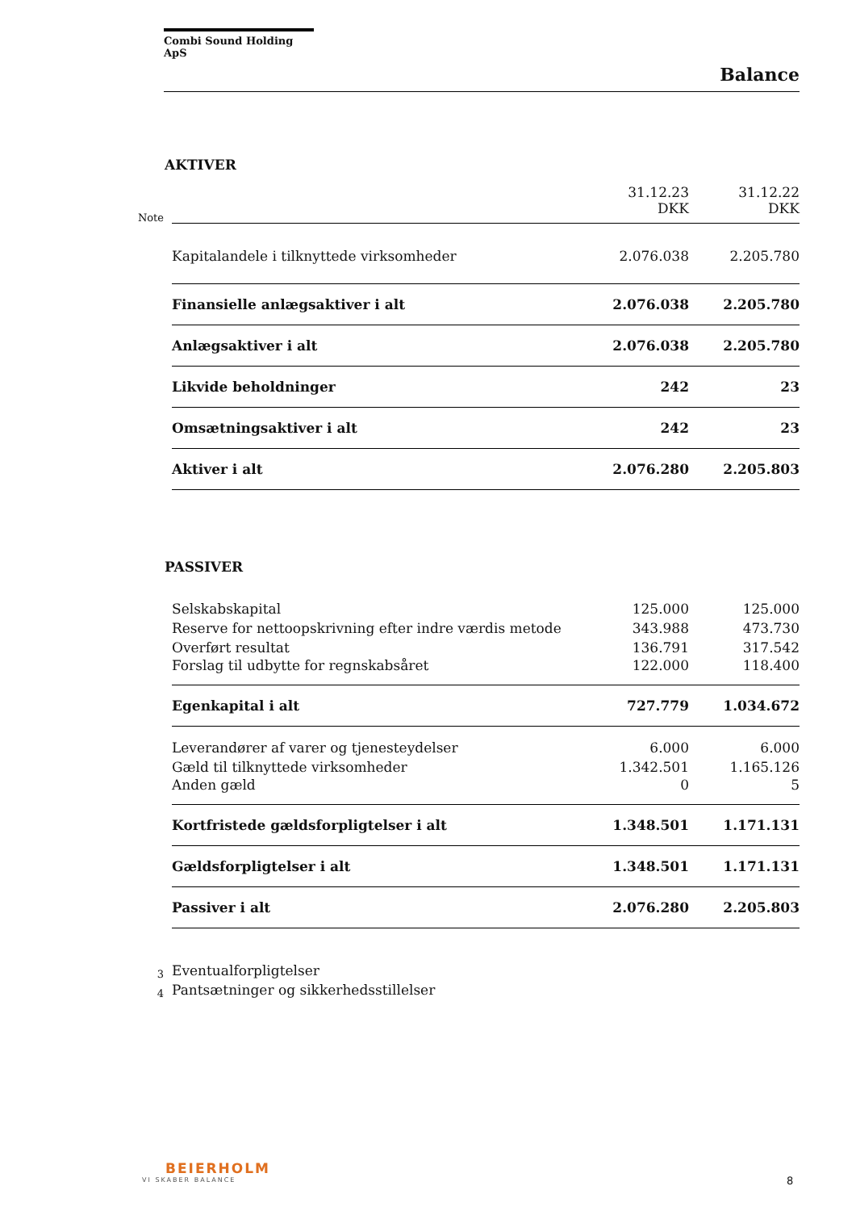Combi Sound Holding ApS
Balance
AKTIVER
| Note | | 31.12.23 DKK | 31.12.22 DKK |
| | Kapitalandele i tilknyttede virksomheder | 2.076.038 | 2.205.780 |
| | Finansielle anlægsaktiver i alt | 2.076.038 | 2.205.780 |
| | Anlægsaktiver i alt | 2.076.038 | 2.205.780 |
| | Likvide beholdninger | 242 | 23 |
| | Omsætningsaktiver i alt | 242 | 23 |
| | Aktiver i alt | 2.076.280 | 2.205.803 |
PASSIVER
| | Selskabskapital | 125.000 | 125.000 |
| | Reserve for nettoopskrivning efter indre værdis metode | 343.988 | 473.730 |
| | Overført resultat | 136.791 | 317.542 |
| | Forslag til udbytte for regnskabsåret | 122.000 | 118.400 |
| | Egenkapital i alt | 727.779 | 1.034.672 |
| | Leverandører af varer og tjenesteydelser | 6.000 | 6.000 |
| | Gæld til tilknyttede virksomheder | 1.342.501 | 1.165.126 |
| | Anden gæld | 0 | 5 |
| | Kortfristede gældsforpligtelser i alt | 1.348.501 | 1.171.131 |
| | Gældsforpligtelser i alt | 1.348.501 | 1.171.131 |
| | Passiver i alt | 2.076.280 | 2.205.803 |
| 3 | Eventualforpligtelser | | |
| 4 | Pantsætninger og sikkerhedsstillelser | | |
BEIERHOLM
VI SKABER BALANCE
8